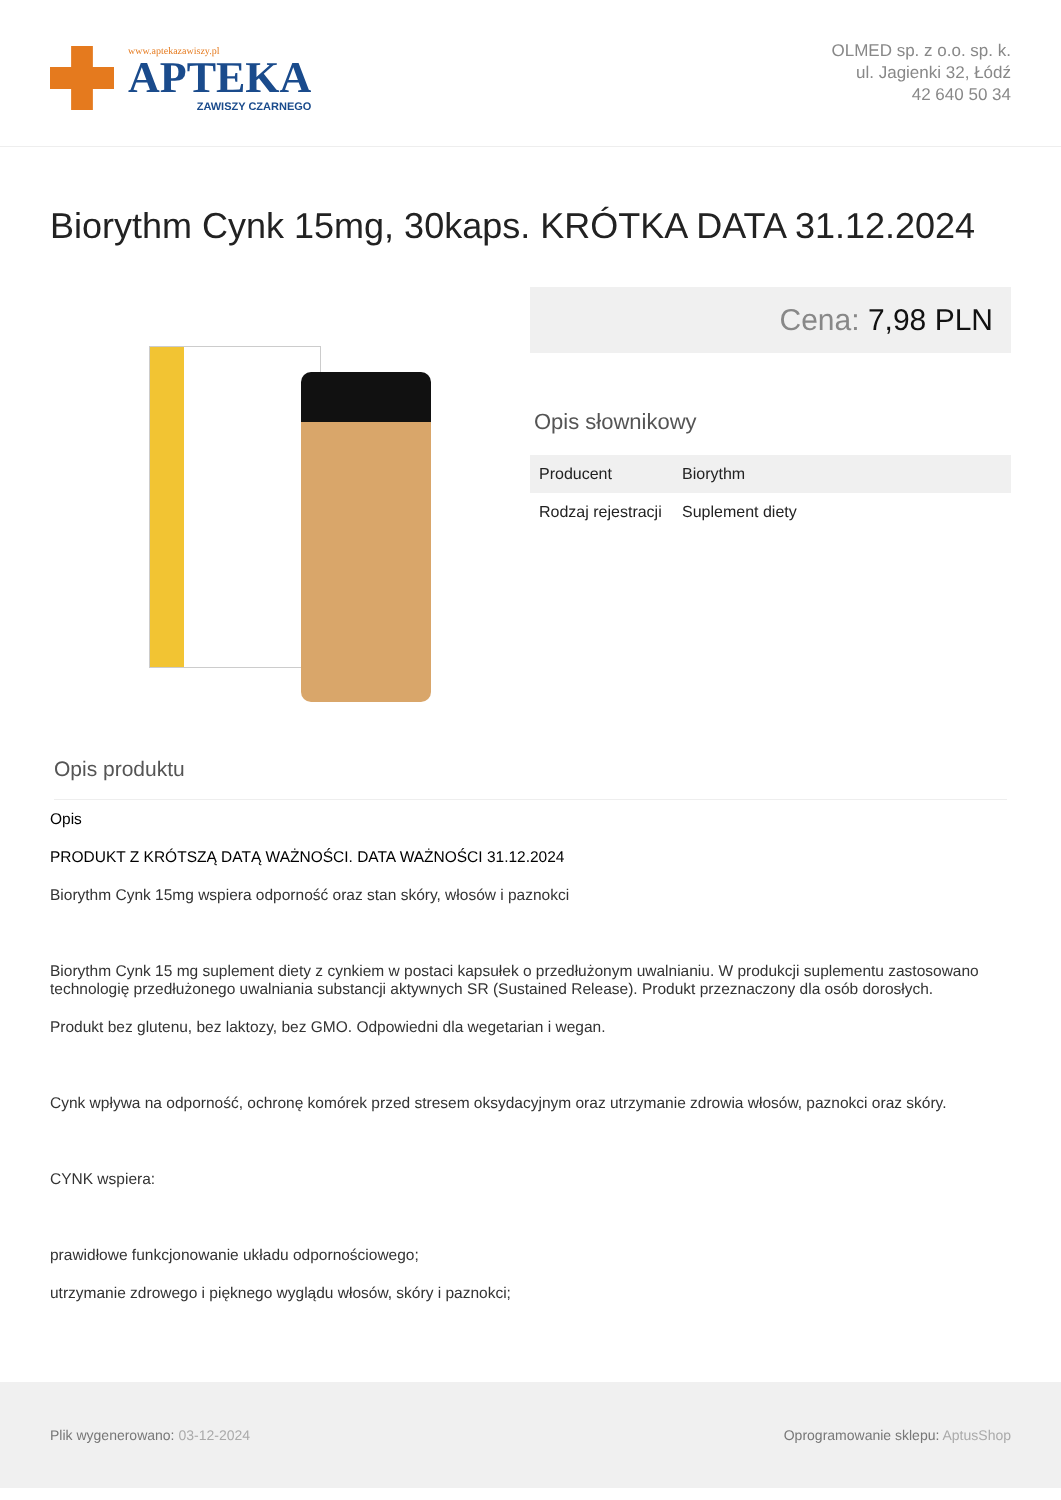www.aptekazawiszy.pl
APTEKA
ZAWISZY CZARNEGO
OLMED sp. z o.o. sp. k.
ul. Jagienki 32, Łódź
42 640 50 34
Biorythm Cynk 15mg, 30kaps. KRÓTKA DATA 31.12.2024
Cena: 7,98 PLN
Opis słownikowy
| Producent | Biorythm |
| Rodzaj rejestracji | Suplement diety |
Opis produktu
Opis
PRODUKT Z KRÓTSZĄ DATĄ WAŻNOŚCI. DATA WAŻNOŚCI 31.12.2024
Biorythm Cynk 15mg wspiera odporność oraz stan skóry, włosów i paznokci
Biorythm Cynk 15 mg suplement diety z cynkiem w postaci kapsułek o przedłużonym uwalnianiu. W produkcji suplementu zastosowano technologię przedłużonego uwalniania substancji aktywnych SR (Sustained Release). Produkt przeznaczony dla osób dorosłych.
Produkt bez glutenu, bez laktozy, bez GMO. Odpowiedni dla wegetarian i wegan.
Cynk wpływa na odporność, ochronę komórek przed stresem oksydacyjnym oraz utrzymanie zdrowia włosów, paznokci oraz skóry.
CYNK wspiera:
prawidłowe funkcjonowanie układu odpornościowego;
utrzymanie zdrowego i pięknego wyglądu włosów, skóry i paznokci;
Plik wygenerowano: 03-12-2024 Oprogramowanie sklepu: AptusShop